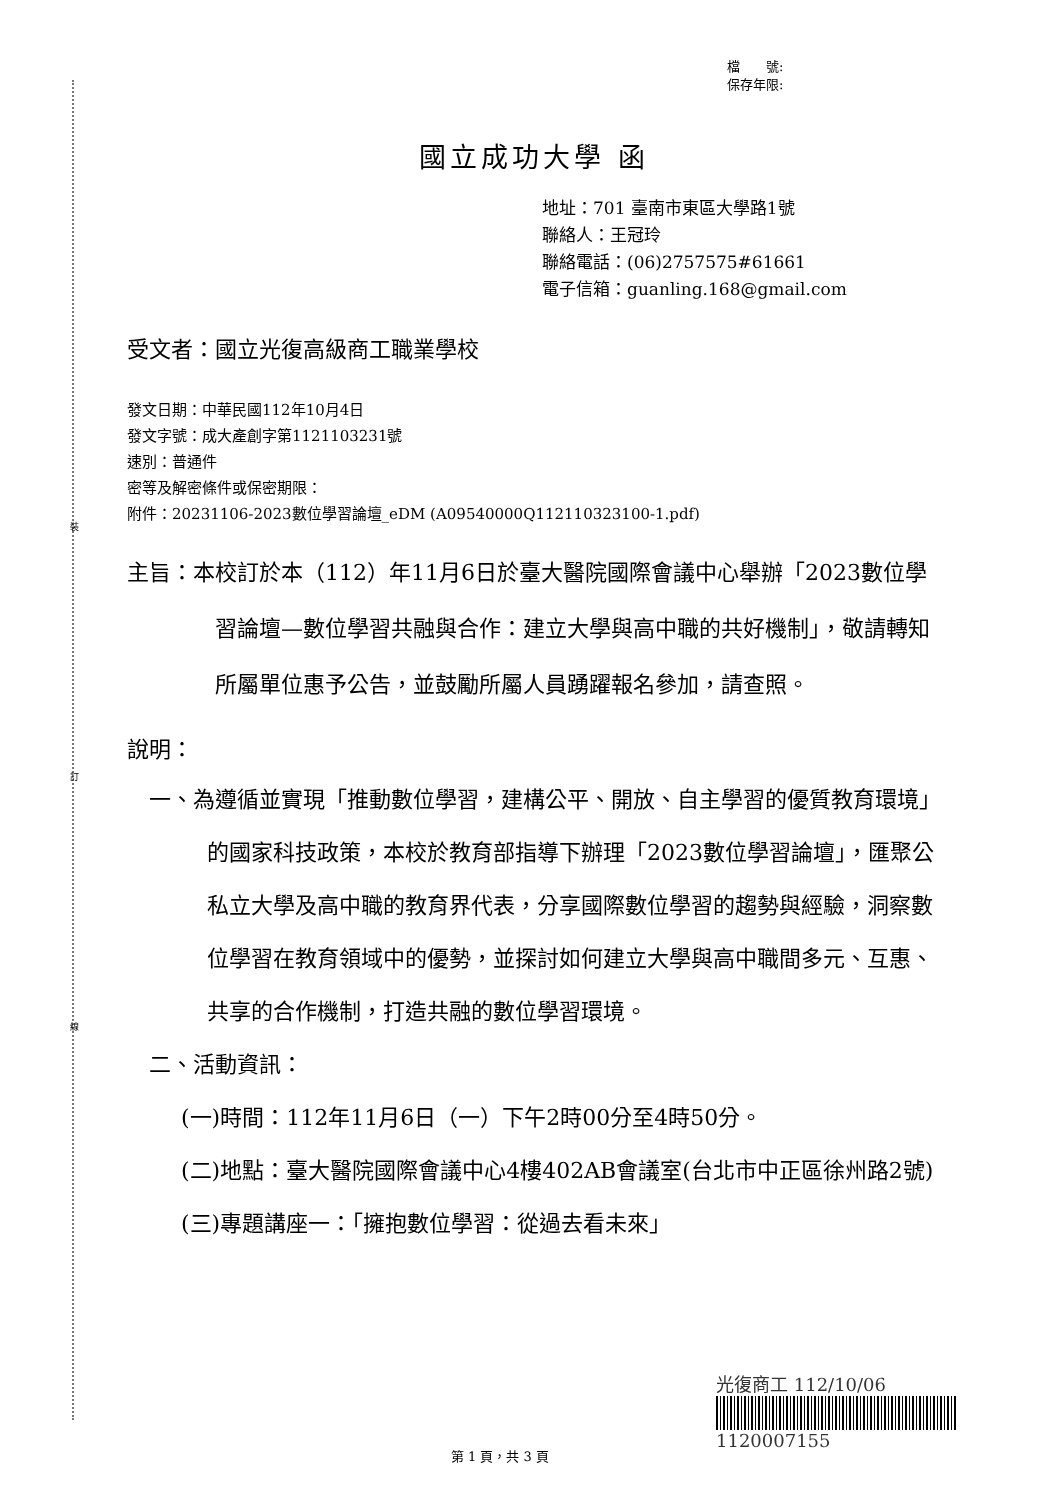裝
訂
線
檔　　號:
保存年限:
國立成功大學 函
地址：701 臺南市東區大學路1號
聯絡人：王冠玲
聯絡電話：(06)2757575#61661
電子信箱：guanling.168@gmail.com
受文者：國立光復高級商工職業學校
發文日期：中華民國112年10月4日
發文字號：成大產創字第1121103231號
速別：普通件
密等及解密條件或保密期限：
附件：20231106-2023數位學習論壇_eDM (A09540000Q112110323100-1.pdf)
主旨：本校訂於本（112）年11月6日於臺大醫院國際會議中心舉辦「2023數位學習論壇—數位學習共融與合作：建立大學與高中職的共好機制」，敬請轉知所屬單位惠予公告，並鼓勵所屬人員踴躍報名參加，請查照。
說明：
一、為遵循並實現「推動數位學習，建構公平、開放、自主學習的優質教育環境」的國家科技政策，本校於教育部指導下辦理「2023數位學習論壇」，匯聚公私立大學及高中職的教育界代表，分享國際數位學習的趨勢與經驗，洞察數位學習在教育領域中的優勢，並探討如何建立大學與高中職間多元、互惠、共享的合作機制，打造共融的數位學習環境。
二、活動資訊：
(一)時間：112年11月6日（一）下午2時00分至4時50分。
(二)地點：臺大醫院國際會議中心4樓402AB會議室(台北市中正區徐州路2號)
(三)專題講座一：「擁抱數位學習：從過去看未來」
光復商工 112/10/06
1120007155
第 1 頁，共 3 頁